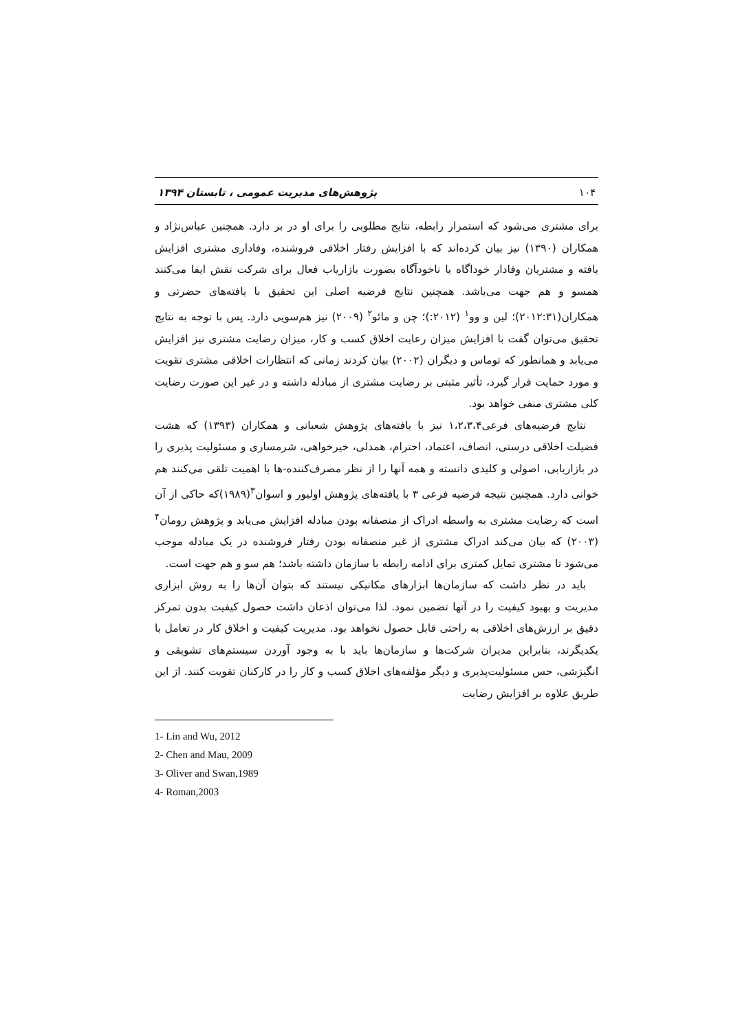۱۰۴ پژوهش‌های مدیریت عمومی ، تابستان ۱۳۹۴
برای مشتری می‌شود که استمرار رابطه، نتایج مطلوبی را برای او در بر دارد. همچنین عباس‌نژاد و همکاران (۱۳۹۰) نیز بیان کرده‌اند که با افزایش رفتار اخلاقی فروشنده، وفاداری مشتری افزایش یافته و مشتریان وفادار خوداگاه یا ناخودآگاه بصورت بازاریاب فعال برای شرکت نقش ایفا می‌کنند همسو و هم جهت می‌باشد. همچنین نتایج فرضیه اصلی این تحقیق با یافته‌های حضرتی و همکاران(۲۰۱۲:۳۱)؛ لین و وو<sup>۱</sup> (۲۰۱۲:)؛ چن و مائو<sup>۲</sup> (۲۰۰۹) نیز هم‌سویی دارد. پس با توجه به نتایج تحقیق می‌توان گفت با افزایش میزان رعایت اخلاق کسب و کار، میزان رضایت مشتری نیز افزایش می‌یابد و همانطور که توماس و دیگران (۲۰۰۲) بیان کردند زمانی که انتظارات اخلاقی مشتری تقویت و مورد حمایت قرار گیرد، تأثیر مثبتی بر رضایت مشتری از مبادله داشته و در غیر این صورت رضایت کلی مشتری منفی خواهد بود.
نتایج فرضیه‌های فرعی۱،۲،۳،۴ نیز با یافته‌های پژوهش شعبانی و همکاران (۱۳۹۳) که هشت فضیلت اخلاقی درستی، انصاف، اعتماد، احترام، همدلی، خیرخواهی، شرمساری و مسئولیت پذیری را در بازاریابی، اصولی و کلیدی دانسته و همه آنها را از نظر مصرف‌کننده-ها با اهمیت تلقی می‌کنند هم خوانی دارد. همچنین نتیجه فرضیه فرعی ۳ با یافته‌های پژوهش اولیور و اسوان<sup>۳</sup>(۱۹۸۹)که حاکی از آن است که رضایت مشتری به واسطه ادراک از منصفانه بودن مبادله افزایش می‌یابد و پژوهش رومان<sup>۴</sup> (۲۰۰۳) که بیان می‌کند ادراک مشتری از غیر منصفانه بودن رفتار فروشنده در یک مبادله موجب می‌شود تا مشتری تمایل کمتری برای ادامه رابطه با سازمان داشته باشد؛ هم سو و هم جهت است.
باید در نظر داشت که سازمان‌ها ابزارهای مکانیکی نیستند که بتوان آن‌ها را به روش ابزاری مدیریت و بهبود کیفیت را در آنها تضمین نمود. لذا می‌توان اذعان داشت حصول کیفیت بدون تمرکز دقیق بر ارزش‌های اخلاقی به راحتی قابل حصول نخواهد بود. مدیریت کیفیت و اخلاق کار در تعامل با یکدیگرند، بنابراین مدیران شرکت‌ها و سازمان‌ها باید با به وجود آوردن سیستم‌های تشویقی و انگیزشی، حس مسئولیت‌پذیری و دیگر مؤلفه‌های اخلاق کسب و کار را در کارکنان تقویت کنند. از این طریق علاوه بر افزایش رضایت
1- Lin and Wu, 2012
2- Chen and Mau, 2009
3- Oliver and Swan,1989
4- Roman,2003